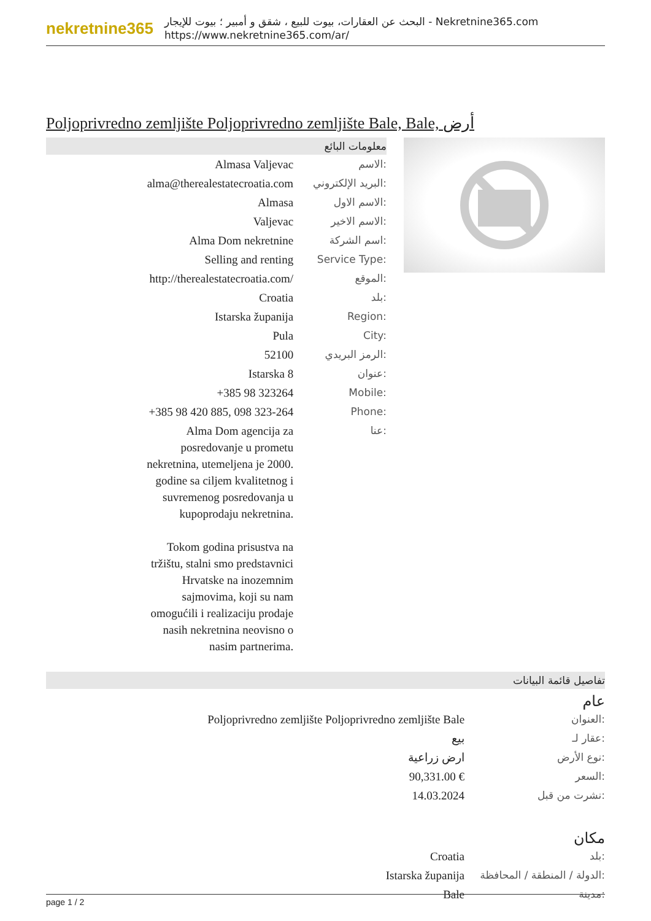nekretnine365
البحث عن العقارات، بيوت للبيع ، شقق و أمبير ؛ بيوت للإيجار - Nekretnine365.com
https://www.nekretnine365.com/ar/
Poljoprivredno zemljište Poljoprivredno zemljište Bale, Bale, أرض
معلومات البائع
| Almasa Valjevac | الاسم: |
| alma@therealestatecroatia.com | البريد الإلكتروني: |
| Almasa | الاسم الاول: |
| Valjevac | الاسم الاخير: |
| Alma Dom nekretnine | اسم الشركة: |
| Selling and renting | Service Type: |
| http://therealestatecroatia.com/ | الموقع: |
| Croatia | بلد: |
| Istarska županija | Region: |
| Pula | City: |
| 52100 | الرمز البريدي: |
| Istarska 8 | عنوان: |
| +385 98 323264 | Mobile: |
| +385 98 420 885, 098 323-264 | Phone: |
| Alma Dom agencija za posredovanje u prometu nekretnina, utemeljena je 2000. godine sa ciljem kvalitetnog i suvremenog posredovanja u kupoprodaju nekretnina. Tokom godina prisustva na tržištu, stalni smo predstavnici Hrvatske na inozemnim sajmovima, koji su nam omogućili i realizaciju prodaje nasih nekretnina neovisno o nasim partnerima. | عنا: |
تفاصيل قائمة البيانات
عام
| Poljoprivredno zemljište Poljoprivredno zemljište Bale | العنوان: |
| بيع | عقار لـ: |
| ارض زراعية | نوع الأرض: |
| 90,331.00 € | السعر: |
| 14.03.2024 | نشرت من قبل: |
مكان
| Croatia | بلد: |
| Istarska županija | الدولة / المنطقة / المحافظة: |
| Bale | مدينة: |
page 1 / 2